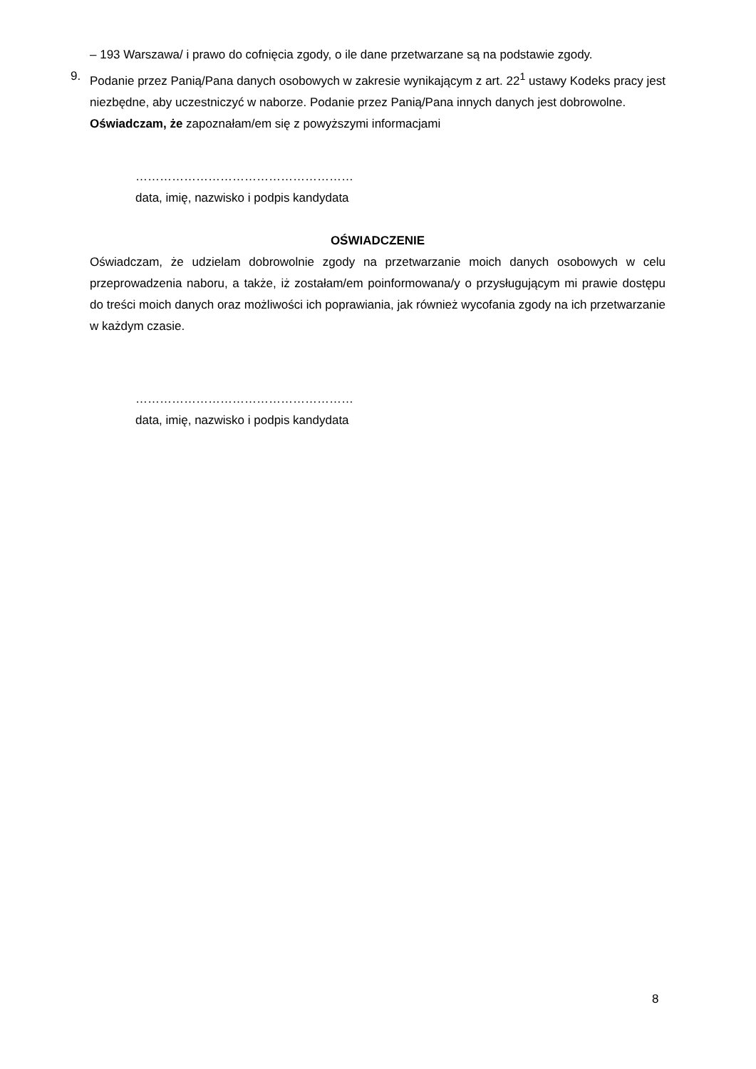– 193 Warszawa/ i prawo do cofnięcia zgody, o ile dane przetwarzane są na podstawie zgody.
9. Podanie przez Panią/Pana danych osobowych w zakresie wynikającym z art. 22<sup>1</sup> ustawy Kodeks pracy jest niezbędne, aby uczestniczyć w naborze. Podanie przez Panią/Pana innych danych jest dobrowolne.
Oświadczam, że zapoznałam/em się z powyższymi informacjami
………………………………………………
data, imię, nazwisko i podpis kandydata
OŚWIADCZENIE
Oświadczam, że udzielam dobrowolnie zgody na przetwarzanie moich danych osobowych w celu przeprowadzenia naboru, a także, iż zostałam/em poinformowana/y o przysługującym mi prawie dostępu do treści moich danych oraz możliwości ich poprawiania, jak również wycofania zgody na ich przetwarzanie w każdym czasie.
………………………………………………
data, imię, nazwisko i podpis kandydata
8